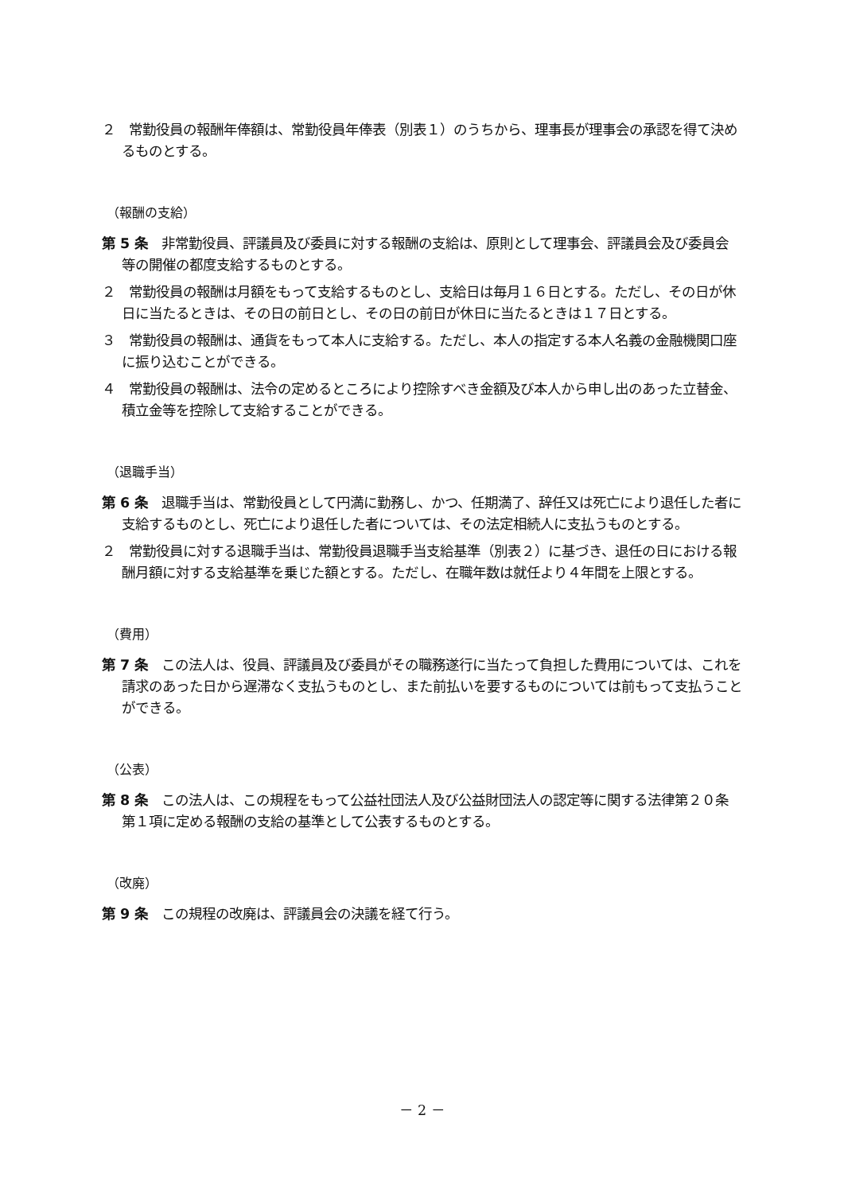２　常勤役員の報酬年俸額は、常勤役員年俸表（別表１）のうちから、理事長が理事会の承認を得て決めるものとする。
（報酬の支給）
第 5 条　非常勤役員、評議員及び委員に対する報酬の支給は、原則として理事会、評議員会及び委員会等の開催の都度支給するものとする。
２　常勤役員の報酬は月額をもって支給するものとし、支給日は毎月１６日とする。ただし、その日が休日に当たるときは、その日の前日とし、その日の前日が休日に当たるときは１７日とする。
３　常勤役員の報酬は、通貨をもって本人に支給する。ただし、本人の指定する本人名義の金融機関口座に振り込むことができる。
４　常勤役員の報酬は、法令の定めるところにより控除すべき金額及び本人から申し出のあった立替金、積立金等を控除して支給することができる。
（退職手当）
第 6 条　退職手当は、常勤役員として円満に勤務し、かつ、任期満了、辞任又は死亡により退任した者に支給するものとし、死亡により退任した者については、その法定相続人に支払うものとする。
２　常勤役員に対する退職手当は、常勤役員退職手当支給基準（別表２）に基づき、退任の日における報酬月額に対する支給基準を乗じた額とする。ただし、在職年数は就任より４年間を上限とする。
（費用）
第 7 条　この法人は、役員、評議員及び委員がその職務遂行に当たって負担した費用については、これを請求のあった日から遅滞なく支払うものとし、また前払いを要するものについては前もって支払うことができる。
（公表）
第 8 条　この法人は、この規程をもって公益社団法人及び公益財団法人の認定等に関する法律第２０条第１項に定める報酬の支給の基準として公表するものとする。
（改廃）
第 9 条　この規程の改廃は、評議員会の決議を経て行う。
－ 2 －